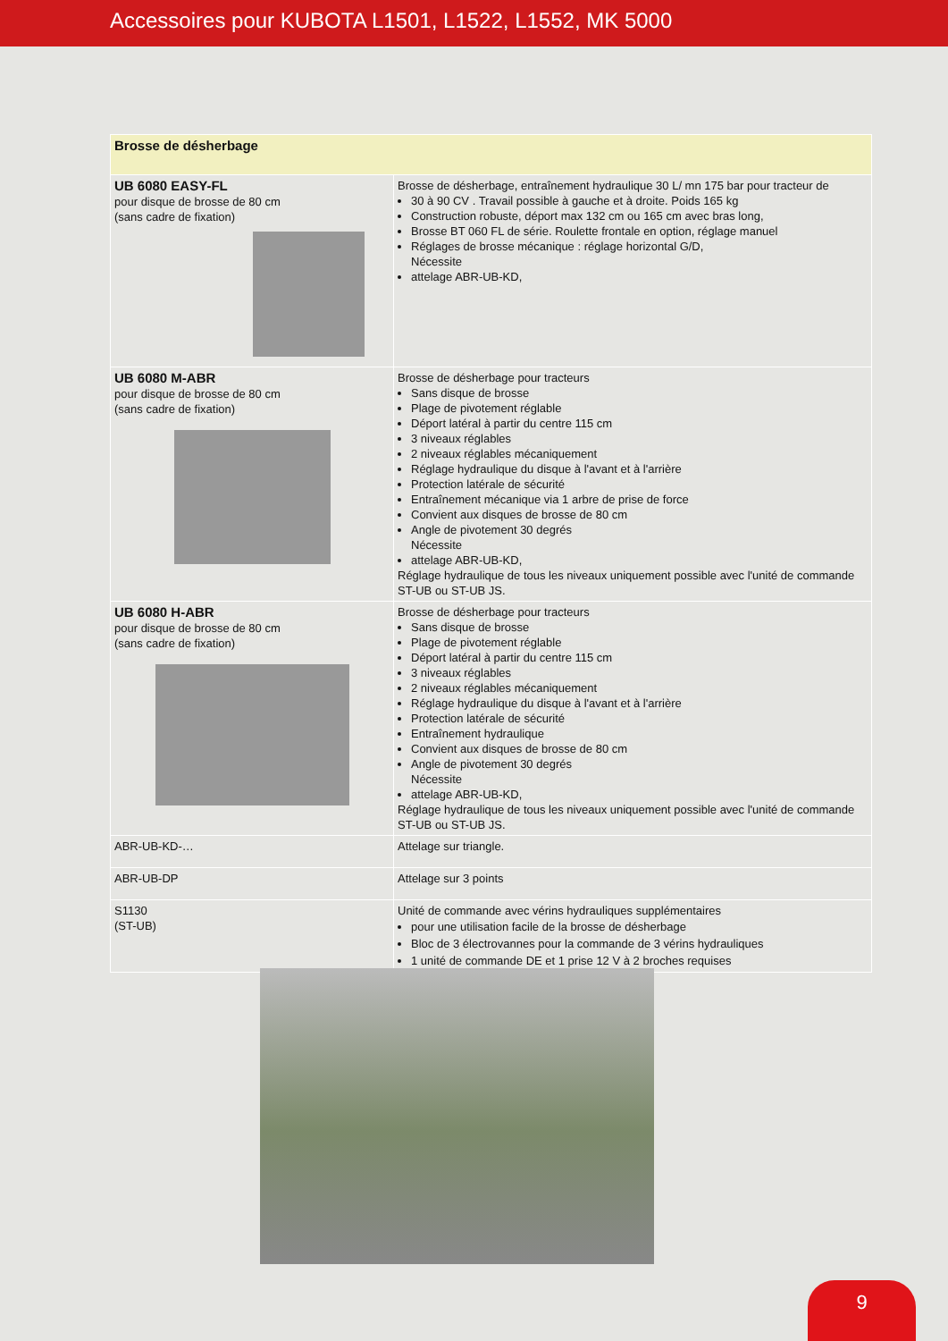Accessoires pour KUBOTA L1501, L1522, L1552, MK 5000
| Brosse de désherbage | |
| UB 6080 EASY-FL pour disque de brosse de 80 cm (sans cadre de fixation) | Brosse de désherbage, entraînement hydraulique 30 L/ mn 175 bar pour tracteur de 30 à 90 CV . Travail possible à gauche et à droite. Poids 165 kg Construction robuste, déport max 132 cm ou 165 cm avec bras long, Brosse BT 060 FL de série. Roulette frontale en option, réglage manuel Réglages de brosse mécanique : réglage horizontal G/D, Nécessite attelage ABR-UB-KD, |
| UB 6080 M-ABR pour disque de brosse de 80 cm (sans cadre de fixation) | Brosse de désherbage pour tracteurs Sans disque de brosse Plage de pivotement réglable Déport latéral à partir du centre 115 cm 3 niveaux réglables 2 niveaux réglables mécaniquement Réglage hydraulique du disque à l'avant et à l'arrière Protection latérale de sécurité Entraînement mécanique via 1 arbre de prise de force Convient aux disques de brosse de 80 cm Angle de pivotement 30 degrés Nécessite attelage ABR-UB-KD, Réglage hydraulique de tous les niveaux uniquement possible avec l'unité de commande ST-UB ou ST-UB JS. |
| UB 6080 H-ABR pour disque de brosse de 80 cm (sans cadre de fixation) | Brosse de désherbage pour tracteurs Sans disque de brosse Plage de pivotement réglable Déport latéral à partir du centre 115 cm 3 niveaux réglables 2 niveaux réglables mécaniquement Réglage hydraulique du disque à l'avant et à l'arrière Protection latérale de sécurité Entraînement hydraulique Convient aux disques de brosse de 80 cm Angle de pivotement 30 degrés Nécessite attelage ABR-UB-KD, Réglage hydraulique de tous les niveaux uniquement possible avec l'unité de commande ST-UB ou ST-UB JS. |
| ABR-UB-KD-… | Attelage sur triangle. |
| ABR-UB-DP | Attelage sur 3 points |
| S1130 (ST-UB) | Unité de commande avec vérins hydrauliques supplémentaires pour une utilisation facile de la brosse de désherbage Bloc de 3 électrovannes pour la commande de 3 vérins hydrauliques 1 unité de commande DE et 1 prise 12 V à 2 broches requises |
9